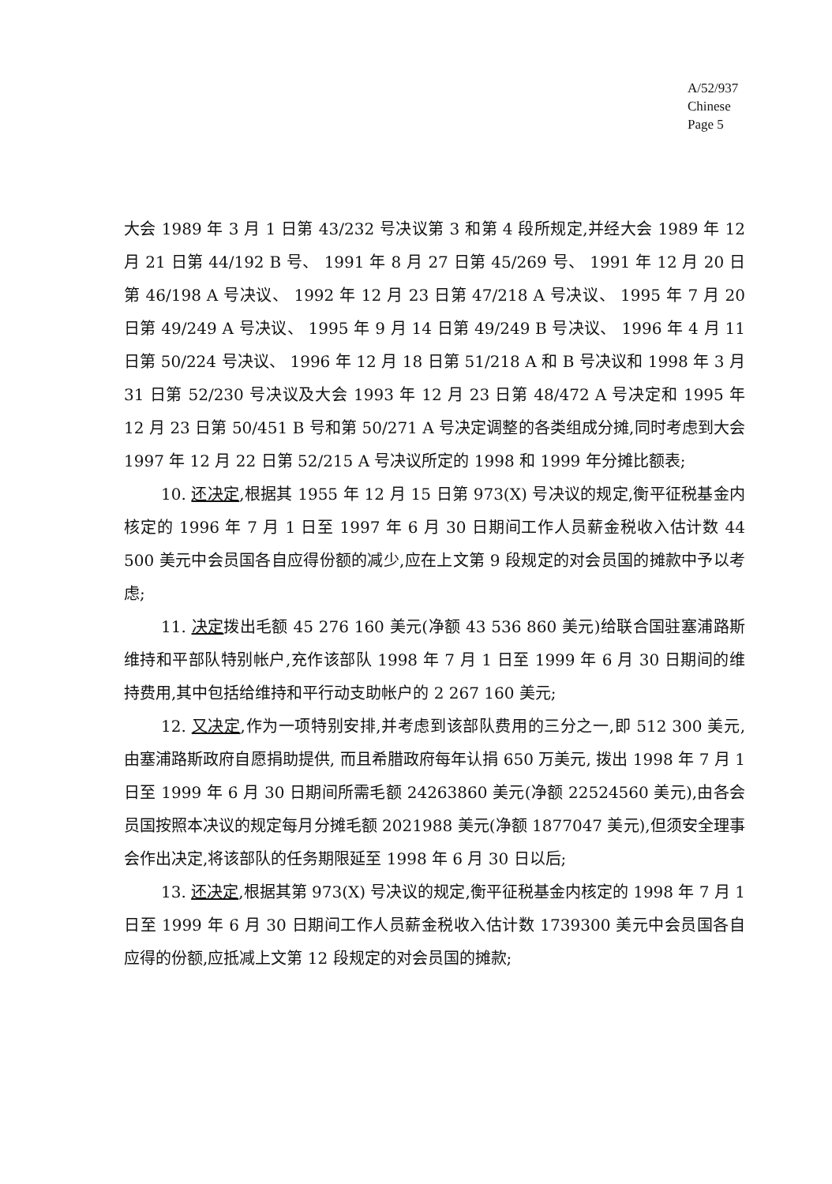A/52/937
Chinese
Page 5
大会 1989 年 3 月 1 日第 43/232 号决议第 3 和第 4 段所规定,并经大会 1989 年 12 月 21 日第 44/192 B 号、 1991 年 8 月 27 日第 45/269 号、 1991 年 12 月 20 日第 46/198 A 号决议、 1992 年 12 月 23 日第 47/218 A 号决议、 1995 年 7 月 20 日第 49/249 A 号决议、 1995 年 9 月 14 日第 49/249 B 号决议、 1996 年 4 月 11 日第 50/224 号决议、 1996 年 12 月 18 日第 51/218 A 和 B 号决议和 1998 年 3 月 31 日第 52/230 号决议及大会 1993 年 12 月 23 日第 48/472 A 号决定和 1995 年 12 月 23 日第 50/451 B 号和第 50/271 A 号决定调整的各类组成分摊,同时考虑到大会 1997 年 12 月 22 日第 52/215 A 号决议所定的 1998 和 1999 年分摊比额表;
10. 还决定,根据其 1955 年 12 月 15 日第 973(X) 号决议的规定,衡平征税基金内核定的 1996 年 7 月 1 日至 1997 年 6 月 30 日期间工作人员薪金税收入估计数 44 500 美元中会员国各自应得份额的减少,应在上文第 9 段规定的对会员国的摊款中予以考虑;
11. 决定拨出毛额 45 276 160 美元(净额 43 536 860 美元)给联合国驻塞浦路斯维持和平部队特别帐户,充作该部队 1998 年 7 月 1 日至 1999 年 6 月 30 日期间的维持费用,其中包括给维持和平行动支助帐户的 2 267 160 美元;
12. 又决定,作为一项特别安排,并考虑到该部队费用的三分之一,即 512 300 美元, 由塞浦路斯政府自愿捐助提供, 而且希腊政府每年认捐 650 万美元, 拨出 1998 年 7 月 1 日至 1999 年 6 月 30 日期间所需毛额 24263860 美元(净额 22524560 美元),由各会员国按照本决议的规定每月分摊毛额 2021988 美元(净额 1877047 美元),但须安全理事会作出决定,将该部队的任务期限延至 1998 年 6 月 30 日以后;
13. 还决定,根据其第 973(X) 号决议的规定,衡平征税基金内核定的 1998 年 7 月 1 日至 1999 年 6 月 30 日期间工作人员薪金税收入估计数 1739300 美元中会员国各自应得的份额,应抵减上文第 12 段规定的对会员国的摊款;